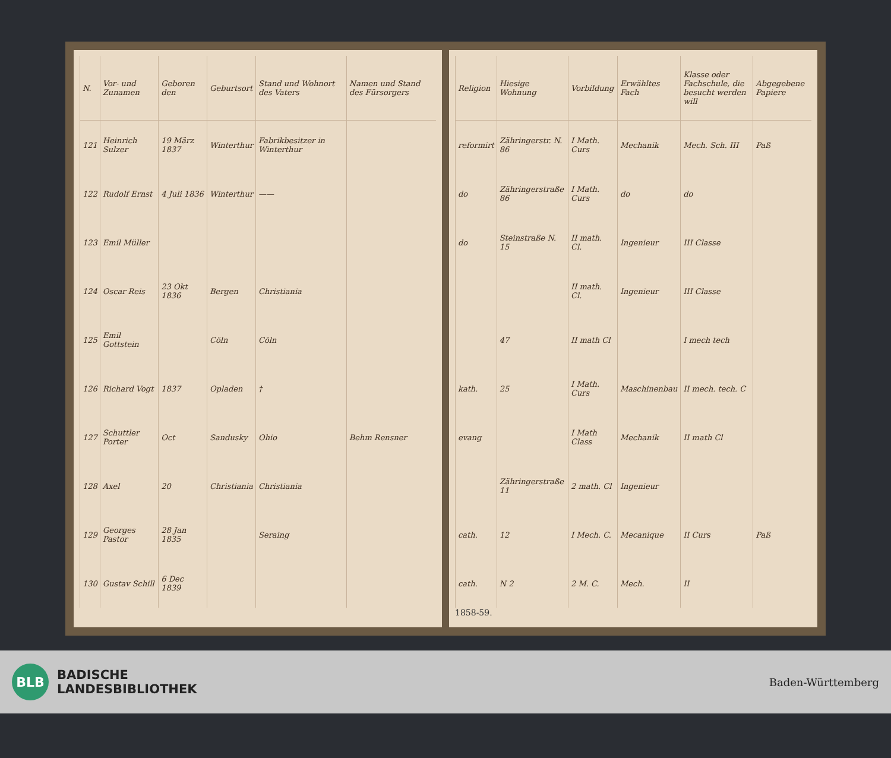| N. | Vor- und Zunamen | Geboren den | Geburtsort | Stand und Wohnort des Vaters | Namen und Stand des Fürsorgers |
| --- | --- | --- | --- | --- | --- |
| 121 | Heinrich Sulzer | 19 März 1837 | Winterthur | Fabrikbesitzer in Winterthur | |
| 122 | Rudolf Ernst | 4 Juli 1836 | Winterthur | —— | |
| 123 | Emil Müller | | | | |
| 124 | Oscar Reis | 23 Okt 1836 | Bergen | Christiania | |
| 125 | Emil Gottstein | | Cöln | Cöln | |
| 126 | Richard Vogt | 1837 | Opladen | † | |
| 127 | Schuttler Porter | Oct | Sandusky | Ohio | Behm Rensner |
| 128 | Axel | 20 | Christiania | Christiania | |
| 129 | Georges Pastor | 28 Jan 1835 | | Seraing | |
| 130 | Gustav Schill | 6 Dec 1839 | | | |
| Religion | Hiesige Wohnung | Vorbildung | Erwähltes Fach | Klasse oder Fachschule, die besucht werden will | Abgegebene Papiere |
| --- | --- | --- | --- | --- | --- |
| reformirt | Zähringerstr. N. 86 | I Math. Curs | Mechanik | Mech. Sch. III | Paß |
| do | Zähringerstraße 86 | I Math. Curs | do | do | |
| do | Steinstraße N. 15 | II math. Cl. | Ingenieur | III Classe | |
| | | II math. Cl. | Ingenieur | III Classe | |
| | 47 | II math Cl | | I mech tech | |
| kath. | 25 | I Math. Curs | Maschinenbau | II mech. tech. C | |
| evang | | I Math Class | Mechanik | II math Cl | |
| | Zähringerstraße 11 | 2 math. Cl | Ingenieur | | |
| cath. | 12 | I Mech. C. | Mecanique | II Curs | Paß |
| cath. | N 2 | 2 M. C. | Mech. | II | |
1858-59.
BLB
BADISCHE
LANDESBIBLIOTHEK
Baden-Württemberg